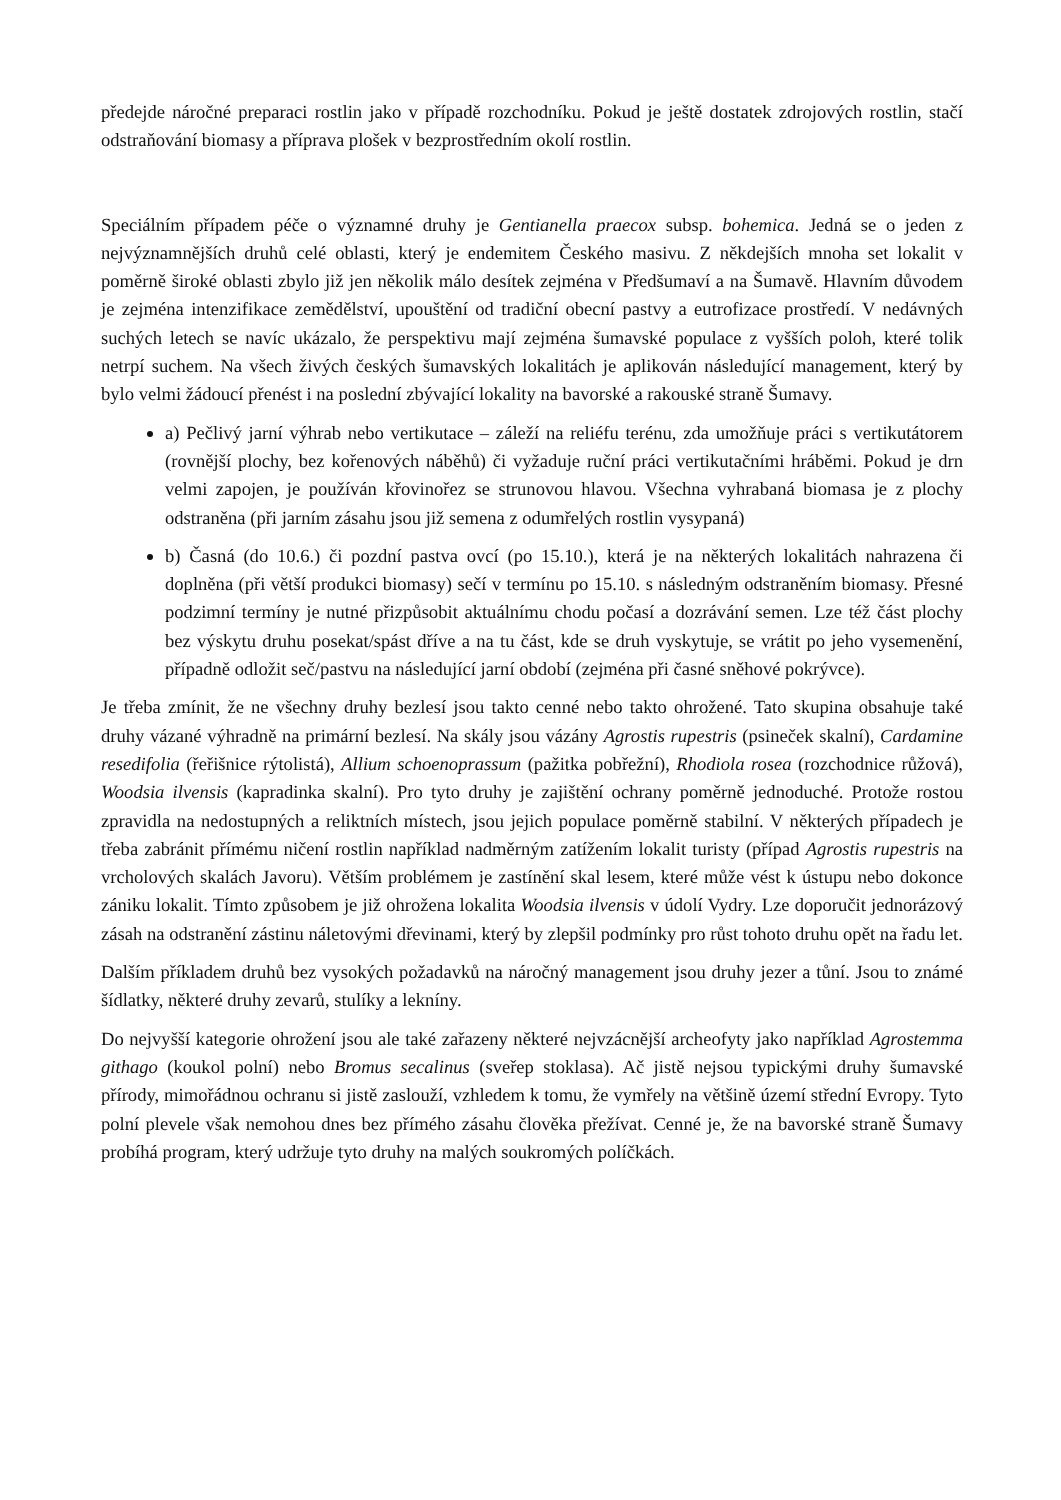předejde náročné preparaci rostlin jako v případě rozchodníku. Pokud je ještě dostatek zdrojových rostlin, stačí odstraňování biomasy a příprava plošek v bezprostředním okolí rostlin.
Speciálním případem péče o významné druhy je Gentianella praecox subsp. bohemica. Jedná se o jeden z nejvýznamnějších druhů celé oblasti, který je endemitem Českého masivu. Z někdejších mnoha set lokalit v poměrně široké oblasti zbylo již jen několik málo desítek zejména v Předšumaví a na Šumavě. Hlavním důvodem je zejména intenzifikace zemědělství, upouštění od tradiční obecní pastvy a eutrofizace prostředí. V nedávných suchých letech se navíc ukázalo, že perspektivu mají zejména šumavské populace z vyšších poloh, které tolik netrpí suchem. Na všech živých českých šumavských lokalitách je aplikován následující management, který by bylo velmi žádoucí přenést i na poslední zbývající lokality na bavorské a rakouské straně Šumavy.
a) Pečlivý jarní výhrab nebo vertikutace – záleží na reliéfu terénu, zda umožňuje práci s vertikutátorem (rovnější plochy, bez kořenových náběhů) či vyžaduje ruční práci vertikutačními hráběmi. Pokud je drn velmi zapojen, je používán křovinořez se strunovou hlavou. Všechna vyhrabaná biomasa je z plochy odstraněna (při jarním zásahu jsou již semena z odumřelých rostlin vysypaná)
b) Časná (do 10.6.) či pozdní pastva ovcí (po 15.10.), která je na některých lokalitách nahrazena či doplněna (při větší produkci biomasy) sečí v termínu po 15.10. s následným odstraněním biomasy. Přesné podzimní termíny je nutné přizpůsobit aktuálnímu chodu počasí a dozrávání semen. Lze též část plochy bez výskytu druhu posekat/spást dříve a na tu část, kde se druh vyskytuje, se vrátit po jeho vysemenění, případně odložit seč/pastvu na následující jarní období (zejména při časné sněhové pokrývce).
Je třeba zmínit, že ne všechny druhy bezlesí jsou takto cenné nebo takto ohrožené. Tato skupina obsahuje také druhy vázané výhradně na primární bezlesí. Na skály jsou vázány Agrostis rupestris (psineček skalní), Cardamine resedifolia (řeřišnice rýtolistá), Allium schoenoprassum (pažitka pobřežní), Rhodiola rosea (rozchodnice růžová), Woodsia ilvensis (kapradinka skalní). Pro tyto druhy je zajištění ochrany poměrně jednoduché. Protože rostou zpravidla na nedostupných a reliktních místech, jsou jejich populace poměrně stabilní. V některých případech je třeba zabránit přímému ničení rostlin například nadměrným zatížením lokalit turisty (případ Agrostis rupestris na vrcholových skalách Javoru). Větším problémem je zastínění skal lesem, které může vést k ústupu nebo dokonce zániku lokalit. Tímto způsobem je již ohrožena lokalita Woodsia ilvensis v údolí Vydry. Lze doporučit jednorázový zásah na odstranění zástinu náletovými dřevinami, který by zlepšil podmínky pro růst tohoto druhu opět na řadu let.
Dalším příkladem druhů bez vysokých požadavků na náročný management jsou druhy jezer a tůní. Jsou to známé šídlatky, některé druhy zevarů, stulíky a lekníny.
Do nejvyšší kategorie ohrožení jsou ale také zařazeny některé nejvzácnější archeofyty jako například Agrostemma githago (koukol polní) nebo Bromus secalinus (sveřep stoklasa). Ač jistě nejsou typickými druhy šumavské přírody, mimořádnou ochranu si jistě zaslouží, vzhledem k tomu, že vymřely na většině území střední Evropy. Tyto polní plevele však nemohou dnes bez přímého zásahu člověka přežívat. Cenné je, že na bavorské straně Šumavy probíhá program, který udržuje tyto druhy na malých soukromých políčkách.